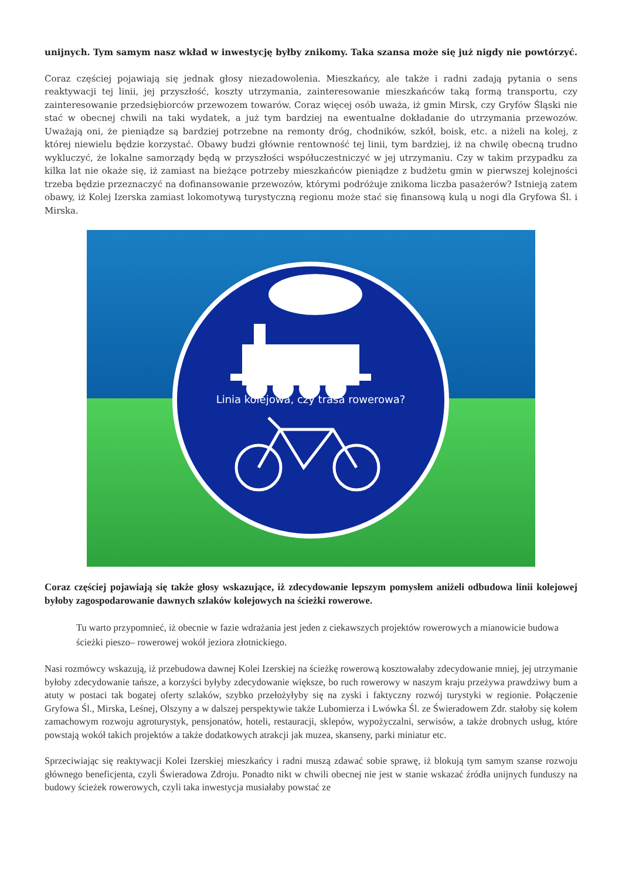unijnych. Tym samym nasz wkład w inwestycję byłby znikomy. Taka szansa może się już nigdy nie powtórzyć.
Coraz częściej pojawiają się jednak głosy niezadowolenia. Mieszkańcy, ale także i radni zadają pytania o sens reaktywacji tej linii, jej przyszłość, koszty utrzymania, zainteresowanie mieszkańców taką formą transportu, czy zainteresowanie przedsiębiorców przewozem towarów. Coraz więcej osób uważa, iż gmin Mirsk, czy Gryfów Śląski nie stać w obecnej chwili na taki wydatek, a już tym bardziej na ewentualne dokładanie do utrzymania przewozów. Uważają oni, że pieniądze są bardziej potrzebne na remonty dróg, chodników, szkół, boisk, etc. a niżeli na kolej, z której niewielu będzie korzystać. Obawy budzi głównie rentowność tej linii, tym bardziej, iż na chwilę obecną trudno wykluczyć, że lokalne samorządy będą w przyszłości współuczestniczyć w jej utrzymaniu. Czy w takim przypadku za kilka lat nie okaże się, iż zamiast na bieżące potrzeby mieszkańców pieniądze z budżetu gmin w pierwszej kolejności trzeba będzie przeznaczyć na dofinansowanie przewozów, którymi podróżuje znikoma liczba pasażerów? Istnieją zatem obawy, iż Kolej Izerska zamiast lokomotywą turystyczną regionu może stać się finansową kulą u nogi dla Gryfowa Śl. i Mirska.
Linia kolejowa, czy trasa rowerowa?
Coraz częściej pojawiają się także głosy wskazujące, iż zdecydowanie lepszym pomysłem aniżeli odbudowa linii kolejowej byłoby zagospodarowanie dawnych szlaków kolejowych na ścieżki rowerowe.
Tu warto przypomnieć, iż obecnie w fazie wdrażania jest jeden z ciekawszych projektów rowerowych a mianowicie budowa ścieżki pieszo– rowerowej wokół jeziora złotnickiego.
Nasi rozmówcy wskazują, iż przebudowa dawnej Kolei Izerskiej na ścieżkę rowerową kosztowałaby zdecydowanie mniej, jej utrzymanie byłoby zdecydowanie tańsze, a korzyści byłyby zdecydowanie większe, bo ruch rowerowy w naszym kraju przeżywa prawdziwy bum a atuty w postaci tak bogatej oferty szlaków, szybko przełożyłyby się na zyski i faktyczny rozwój turystyki w regionie. Połączenie Gryfowa Śl., Mirska, Leśnej, Olszyny a w dalszej perspektywie także Lubomierza i Lwówka Śl. ze Świeradowem Zdr. stałoby się kołem zamachowym rozwoju agroturystyk, pensjonatów, hoteli, restauracji, sklepów, wypożyczalni, serwisów, a także drobnych usług, które powstają wokół takich projektów a także dodatkowych atrakcji jak muzea, skanseny, parki miniatur etc.
Sprzeciwiając się reaktywacji Kolei Izerskiej mieszkańcy i radni muszą zdawać sobie sprawę, iż blokują tym samym szanse rozwoju głównego beneficjenta, czyli Świeradowa Zdroju. Ponadto nikt w chwili obecnej nie jest w stanie wskazać źródła unijnych funduszy na budowy ścieżek rowerowych, czyli taka inwestycja musiałaby powstać ze